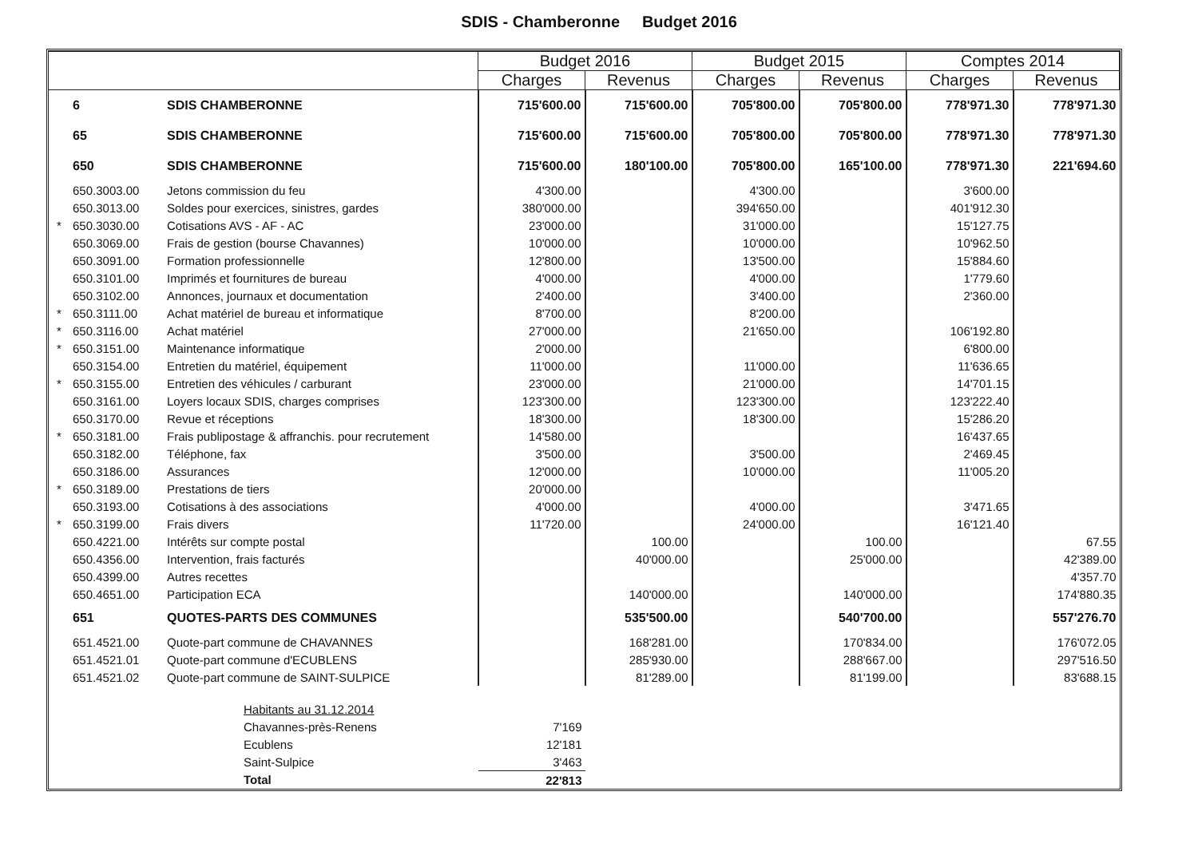SDIS - Chamberonne Budget 2016
| | | | Budget 2016 | | Budget 2015 | | Comptes 2014 | |
| --- | --- | --- | --- | --- | --- | --- | --- | --- |
| | | | Charges | Revenus | Charges | Revenus | Charges | Revenus |
| | 6 | SDIS CHAMBERONNE | 715'600.00 | 715'600.00 | 705'800.00 | 705'800.00 | 778'971.30 | 778'971.30 |
| | 65 | SDIS CHAMBERONNE | 715'600.00 | 715'600.00 | 705'800.00 | 705'800.00 | 778'971.30 | 778'971.30 |
| | 650 | SDIS CHAMBERONNE | 715'600.00 | 180'100.00 | 705'800.00 | 165'100.00 | 778'971.30 | 221'694.60 |
| | 650.3003.00 | Jetons commission du feu | 4'300.00 | | 4'300.00 | | 3'600.00 | |
| | 650.3013.00 | Soldes pour exercices, sinistres, gardes | 380'000.00 | | 394'650.00 | | 401'912.30 | |
| * | 650.3030.00 | Cotisations AVS - AF - AC | 23'000.00 | | 31'000.00 | | 15'127.75 | |
| | 650.3069.00 | Frais de gestion (bourse Chavannes) | 10'000.00 | | 10'000.00 | | 10'962.50 | |
| | 650.3091.00 | Formation professionnelle | 12'800.00 | | 13'500.00 | | 15'884.60 | |
| | 650.3101.00 | Imprimés et fournitures de bureau | 4'000.00 | | 4'000.00 | | 1'779.60 | |
| | 650.3102.00 | Annonces, journaux et documentation | 2'400.00 | | 3'400.00 | | 2'360.00 | |
| * | 650.3111.00 | Achat matériel de bureau et informatique | 8'700.00 | | 8'200.00 | | | |
| * | 650.3116.00 | Achat matériel | 27'000.00 | | 21'650.00 | | 106'192.80 | |
| * | 650.3151.00 | Maintenance informatique | 2'000.00 | | | | 6'800.00 | |
| | 650.3154.00 | Entretien du matériel, équipement | 11'000.00 | | 11'000.00 | | 11'636.65 | |
| * | 650.3155.00 | Entretien des véhicules / carburant | 23'000.00 | | 21'000.00 | | 14'701.15 | |
| | 650.3161.00 | Loyers locaux SDIS, charges comprises | 123'300.00 | | 123'300.00 | | 123'222.40 | |
| | 650.3170.00 | Revue et réceptions | 18'300.00 | | 18'300.00 | | 15'286.20 | |
| * | 650.3181.00 | Frais publipostage & affranchis. pour recrutement | 14'580.00 | | | | 16'437.65 | |
| | 650.3182.00 | Téléphone, fax | 3'500.00 | | 3'500.00 | | 2'469.45 | |
| | 650.3186.00 | Assurances | 12'000.00 | | 10'000.00 | | 11'005.20 | |
| * | 650.3189.00 | Prestations de tiers | 20'000.00 | | | | | |
| | 650.3193.00 | Cotisations à des associations | 4'000.00 | | 4'000.00 | | 3'471.65 | |
| * | 650.3199.00 | Frais divers | 11'720.00 | | 24'000.00 | | 16'121.40 | |
| | 650.4221.00 | Intérêts sur compte postal | | 100.00 | | 100.00 | | 67.55 |
| | 650.4356.00 | Intervention, frais facturés | | 40'000.00 | | 25'000.00 | | 42'389.00 |
| | 650.4399.00 | Autres recettes | | | | | | 4'357.70 |
| | 650.4651.00 | Participation ECA | | 140'000.00 | | 140'000.00 | | 174'880.35 |
| | 651 | QUOTES-PARTS DES COMMUNES | | 535'500.00 | | 540'700.00 | | 557'276.70 |
| | 651.4521.00 | Quote-part commune de CHAVANNES | | 168'281.00 | | 170'834.00 | | 176'072.05 |
| | 651.4521.01 | Quote-part commune d'ECUBLENS | | 285'930.00 | | 288'667.00 | | 297'516.50 |
| | 651.4521.02 | Quote-part commune de SAINT-SULPICE | | 81'289.00 | | 81'199.00 | | 83'688.15 |
| | | Habitants au 31.12.2014 | | | | | | |
| | | Chavannes-près-Renens | 7'169 | | | | | |
| | | Ecublens | 12'181 | | | | | |
| | | Saint-Sulpice | 3'463 | | | | | |
| | | Total | 22'813 | | | | | |